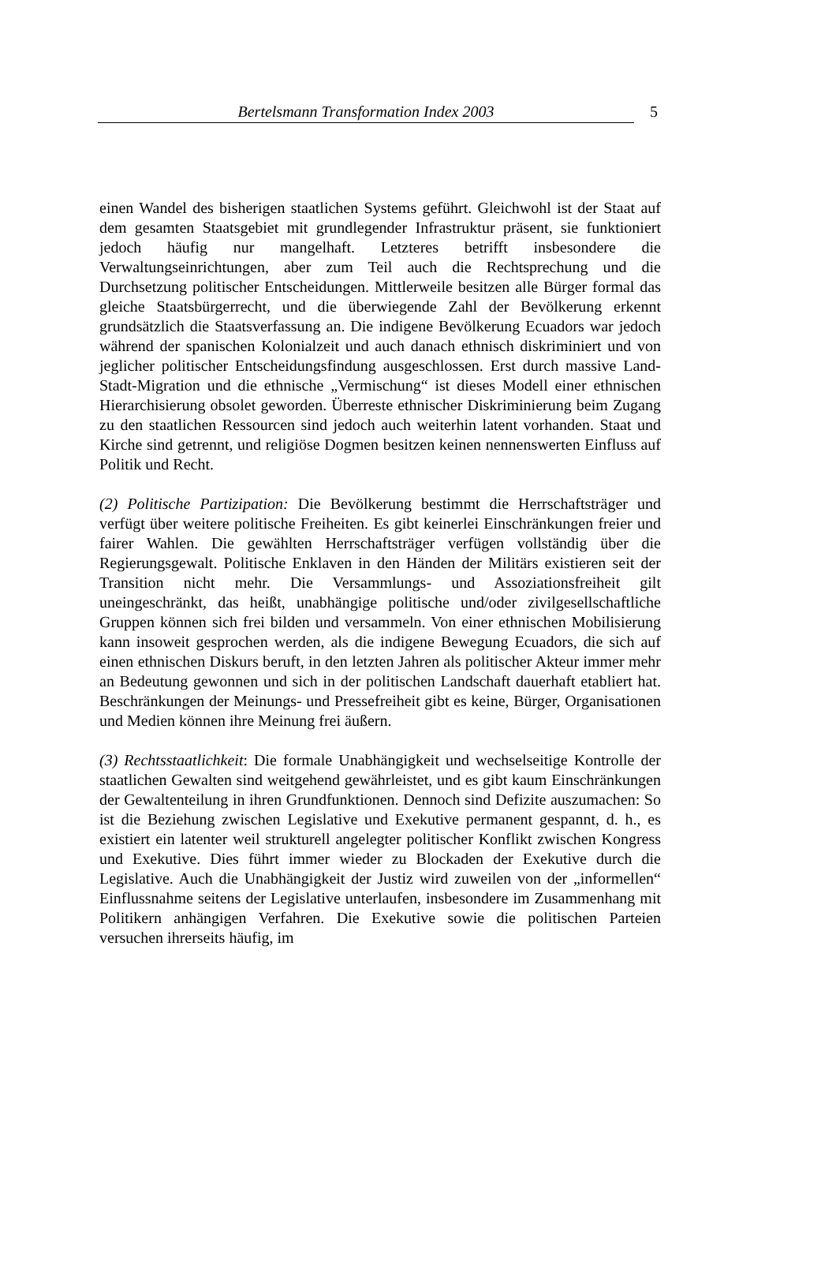Bertelsmann Transformation Index 2003 5
einen Wandel des bisherigen staatlichen Systems geführt. Gleichwohl ist der Staat auf dem gesamten Staatsgebiet mit grundlegender Infrastruktur präsent, sie funktioniert jedoch häufig nur mangelhaft. Letzteres betrifft insbesondere die Verwaltungseinrichtungen, aber zum Teil auch die Rechtsprechung und die Durchsetzung politischer Entscheidungen. Mittlerweile besitzen alle Bürger formal das gleiche Staatsbürgerrecht, und die überwiegende Zahl der Bevölkerung erkennt grundsätzlich die Staatsverfassung an. Die indigene Bevölkerung Ecuadors war jedoch während der spanischen Kolonialzeit und auch danach ethnisch diskriminiert und von jeglicher politischer Entscheidungsfindung ausgeschlossen. Erst durch massive Land-Stadt-Migration und die ethnische „Vermischung“ ist dieses Modell einer ethnischen Hierarchisierung obsolet geworden. Überreste ethnischer Diskriminierung beim Zugang zu den staatlichen Ressourcen sind jedoch auch weiterhin latent vorhanden. Staat und Kirche sind getrennt, und religiöse Dogmen besitzen keinen nennenswerten Einfluss auf Politik und Recht.
(2) Politische Partizipation: Die Bevölkerung bestimmt die Herrschaftsträger und verfügt über weitere politische Freiheiten. Es gibt keinerlei Einschränkungen freier und fairer Wahlen. Die gewählten Herrschaftsträger verfügen vollständig über die Regierungsgewalt. Politische Enklaven in den Händen der Militärs existieren seit der Transition nicht mehr. Die Versammlungs- und Assoziationsfreiheit gilt uneingeschränkt, das heißt, unabhängige politische und/oder zivilgesellschaftliche Gruppen können sich frei bilden und versammeln. Von einer ethnischen Mobilisierung kann insoweit gesprochen werden, als die indigene Bewegung Ecuadors, die sich auf einen ethnischen Diskurs beruft, in den letzten Jahren als politischer Akteur immer mehr an Bedeutung gewonnen und sich in der politischen Landschaft dauerhaft etabliert hat. Beschränkungen der Meinungs- und Pressefreiheit gibt es keine, Bürger, Organisationen und Medien können ihre Meinung frei äußern.
(3) Rechtsstaatlichkeit: Die formale Unabhängigkeit und wechselseitige Kontrolle der staatlichen Gewalten sind weitgehend gewährleistet, und es gibt kaum Einschränkungen der Gewaltenteilung in ihren Grundfunktionen. Dennoch sind Defizite auszumachen: So ist die Beziehung zwischen Legislative und Exekutive permanent gespannt, d. h., es existiert ein latenter weil strukturell angelegter politischer Konflikt zwischen Kongress und Exekutive. Dies führt immer wieder zu Blockaden der Exekutive durch die Legislative. Auch die Unabhängigkeit der Justiz wird zuweilen von der „informellen“ Einflussnahme seitens der Legislative unterlaufen, insbesondere im Zusammenhang mit Politikern anhängigen Verfahren. Die Exekutive sowie die politischen Parteien versuchen ihrerseits häufig, im